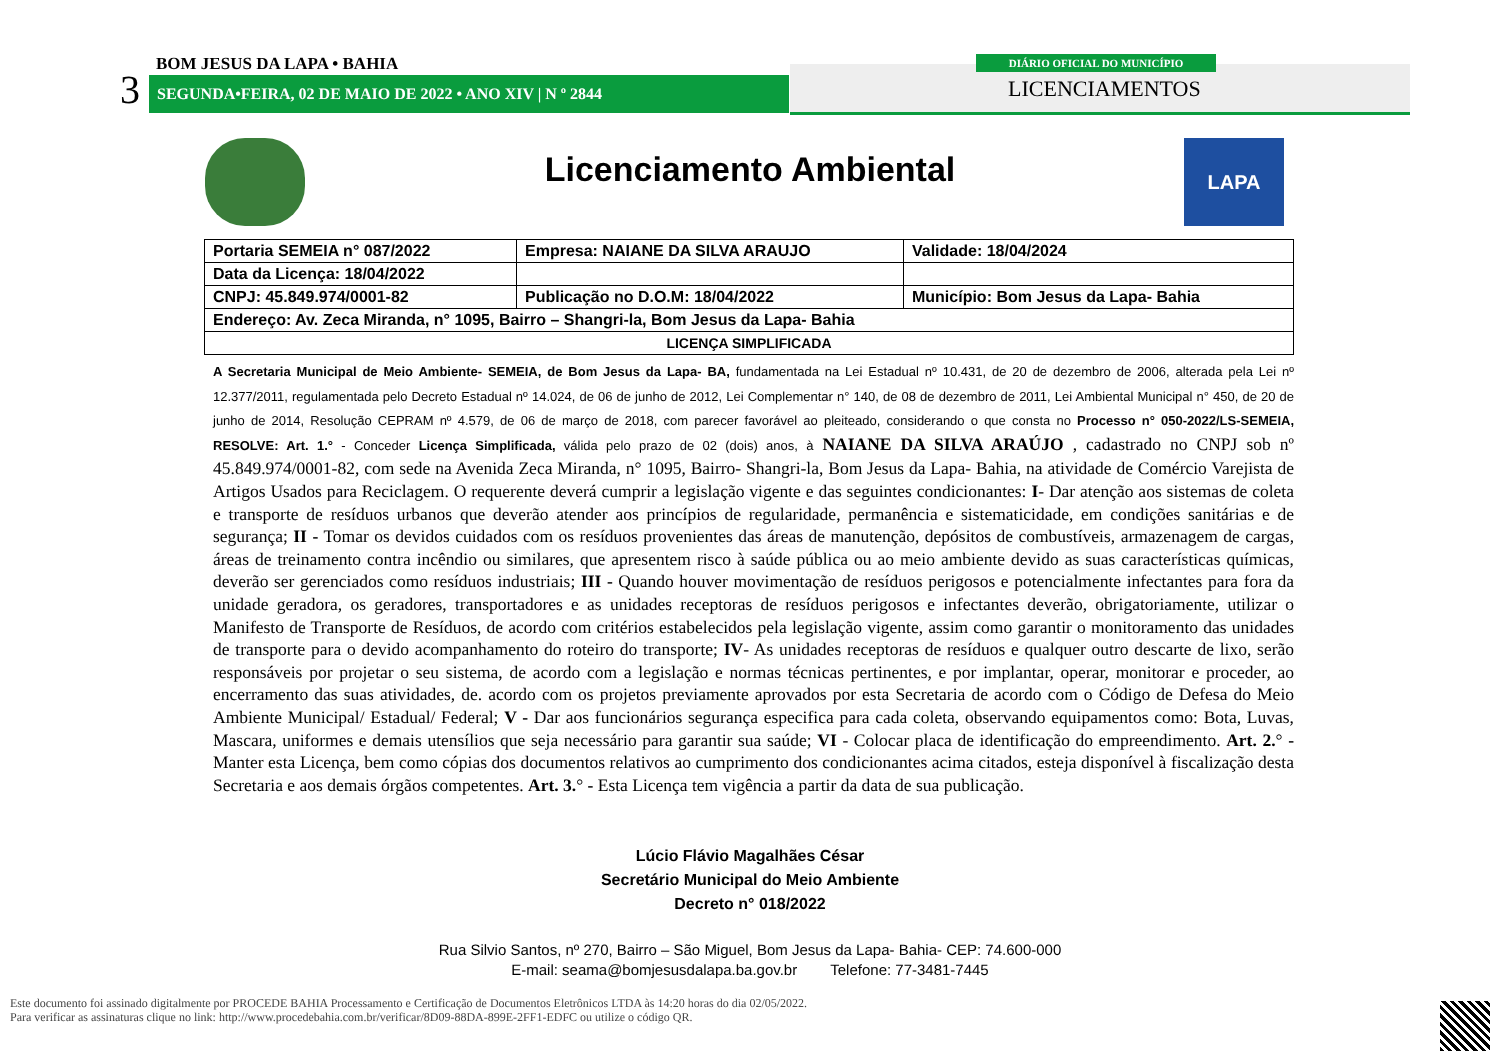3
BOM JESUS DA LAPA • BAHIA
SEGUNDA•FEIRA, 02 DE MAIO DE 2022 • ANO XIV | N º 2844
DIÁRIO OFICIAL DO MUNICÍPIO
LICENCIAMENTOS
LAPA
Licenciamento Ambiental
| Portaria SEMEIA n° 087/2022 | Empresa: NAIANE DA SILVA ARAUJO | Validade: 18/04/2024 |
| Data da Licença: 18/04/2022 | | |
| CNPJ: 45.849.974/0001-82 | Publicação no D.O.M: 18/04/2022 | Município: Bom Jesus da Lapa- Bahia |
| Endereço: Av. Zeca Miranda, n° 1095, Bairro – Shangri-la, Bom Jesus da Lapa- Bahia | | |
| LICENÇA SIMPLIFICADA | | |
A Secretaria Municipal de Meio Ambiente- SEMEIA, de Bom Jesus da Lapa- BA, fundamentada na Lei Estadual nº 10.431, de 20 de dezembro de 2006, alterada pela Lei nº 12.377/2011, regulamentada pelo Decreto Estadual nº 14.024, de 06 de junho de 2012, Lei Complementar n° 140, de 08 de dezembro de 2011, Lei Ambiental Municipal n° 450, de 20 de junho de 2014, Resolução CEPRAM nº 4.579, de 06 de março de 2018, com parecer favorável ao pleiteado, considerando o que consta no Processo n° 050-2022/LS-SEMEIA, RESOLVE: Art. 1.° - Conceder Licença Simplificada, válida pelo prazo de 02 (dois) anos, à NAIANE DA SILVA ARAÚJO , cadastrado no CNPJ sob nº 45.849.974/0001-82, com sede na Avenida Zeca Miranda, n° 1095, Bairro- Shangri-la, Bom Jesus da Lapa- Bahia, na atividade de Comércio Varejista de Artigos Usados para Reciclagem. O requerente deverá cumprir a legislação vigente e das seguintes condicionantes: I- Dar atenção aos sistemas de coleta e transporte de resíduos urbanos que deverão atender aos princípios de regularidade, permanência e sistematicidade, em condições sanitárias e de segurança; II - Tomar os devidos cuidados com os resíduos provenientes das áreas de manutenção, depósitos de combustíveis, armazenagem de cargas, áreas de treinamento contra incêndio ou similares, que apresentem risco à saúde pública ou ao meio ambiente devido as suas características químicas, deverão ser gerenciados como resíduos industriais; III - Quando houver movimentação de resíduos perigosos e potencialmente infectantes para fora da unidade geradora, os geradores, transportadores e as unidades receptoras de resíduos perigosos e infectantes deverão, obrigatoriamente, utilizar o Manifesto de Transporte de Resíduos, de acordo com critérios estabelecidos pela legislação vigente, assim como garantir o monitoramento das unidades de transporte para o devido acompanhamento do roteiro do transporte; IV- As unidades receptoras de resíduos e qualquer outro descarte de lixo, serão responsáveis por projetar o seu sistema, de acordo com a legislação e normas técnicas pertinentes, e por implantar, operar, monitorar e proceder, ao encerramento das suas atividades, de. acordo com os projetos previamente aprovados por esta Secretaria de acordo com o Código de Defesa do Meio Ambiente Municipal/ Estadual/ Federal; V - Dar aos funcionários segurança especifica para cada coleta, observando equipamentos como: Bota, Luvas, Mascara, uniformes e demais utensílios que seja necessário para garantir sua saúde; VI - Colocar placa de identificação do empreendimento. Art. 2.° - Manter esta Licença, bem como cópias dos documentos relativos ao cumprimento dos condicionantes acima citados, esteja disponível à fiscalização desta Secretaria e aos demais órgãos competentes. Art. 3.° - Esta Licença tem vigência a partir da data de sua publicação.
Lúcio Flávio Magalhães César
Secretário Municipal do Meio Ambiente
Decreto n° 018/2022
Rua Silvio Santos, nº 270, Bairro – São Miguel, Bom Jesus da Lapa- Bahia- CEP: 74.600-000
E-mail: seama@bomjesusdalapa.ba.gov.br Telefone: 77-3481-7445
Este documento foi assinado digitalmente por PROCEDE BAHIA Processamento e Certificação de Documentos Eletrônicos LTDA às 14:20 horas do dia 02/05/2022.
Para verificar as assinaturas clique no link: http://www.procedebahia.com.br/verificar/8D09-88DA-899E-2FF1-EDFC ou utilize o código QR.